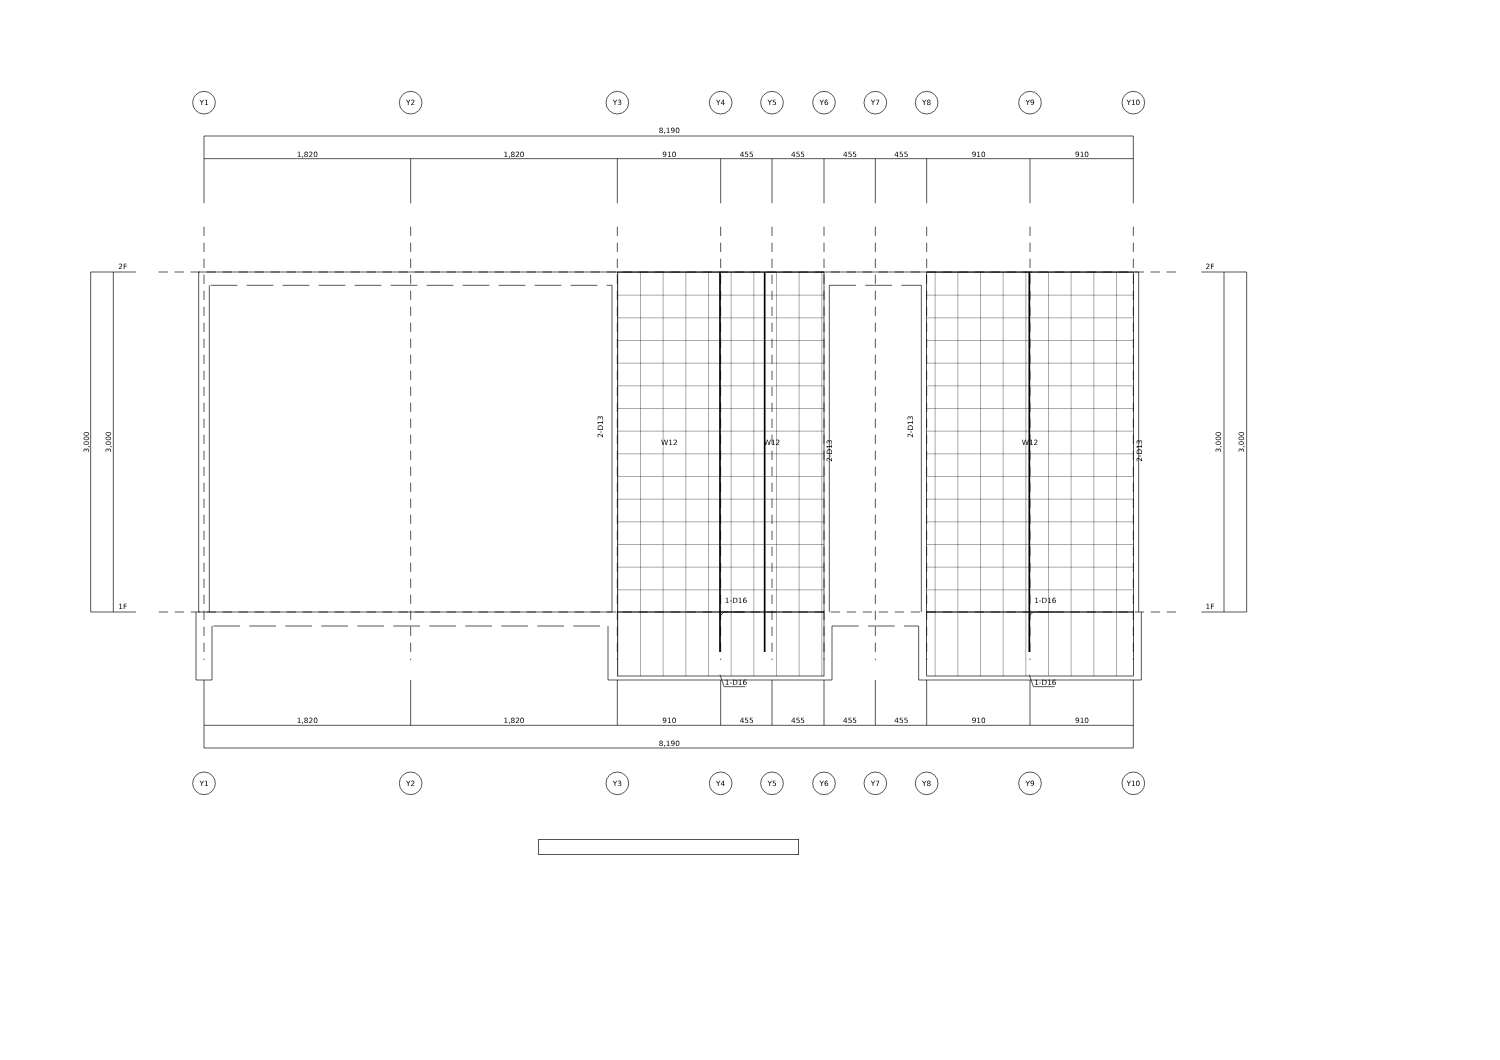Y1
Y2
Y3
Y4
Y5
Y6
Y7
Y8
Y9
Y10
8,190
1,820
1,820
910
455
455
455
455
910
910
2F
1F
2F
1F
W12
W12
W12
1-D16
1-D16
1-D16
1-D16
1,820
1,820
910
455
455
455
455
910
910
8,190
Y1
Y2
Y3
Y4
Y5
Y6
Y7
Y8
Y9
Y10
3,000
3,000
3,000
3,000
2-D13
2-D13
2-D13
2-D13